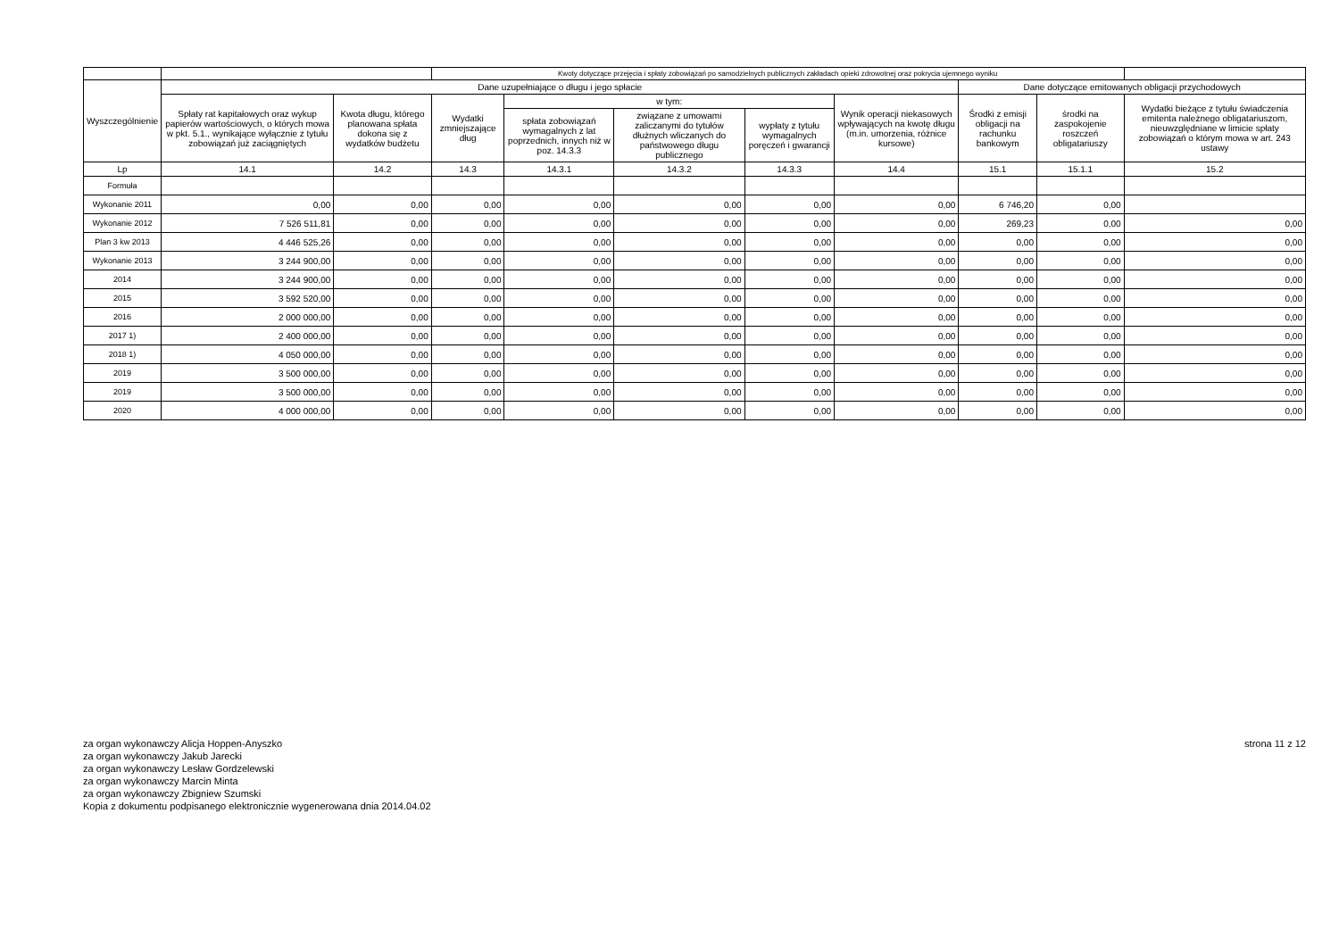| | | | Kwoty dotyczące przejęcia i spłaty zobowiązań po samodzielnych publicznych zakładach opieki zdrowotnej oraz pokrycia ujemnego wyniku | | | | | | | |
| --- | --- | --- | --- | --- | --- | --- | --- | --- | --- | --- |
| Wyszczególnienie | Dane uzupełniające o długu i jego spłacie | | | | | | | Dane dotyczące emitowanych obligacji przychodowych | | |
| | Spłaty rat kapitałowych oraz wykup papierów wartościowych, o których mowa w pkt. 5.1., wynikające wyłącznie z tytułu zobowiązań już zaciągniętych | Kwota długu, którego planowana spłata dokona się z wydatków budżetu | Wydatki zmniejszające dług | w tym: | | | Wynik operacji niekasowych wpływających na kwotę długu (m.in. umorzenia, różnice kursowe) | Środki z emisji obligacji na rachunku bankowym | środki na zaspokojenie roszczeń obligatariuszy | Wydatki bieżące z tytułu świadczenia emitenta należnego obligatariuszom, nieuwzględniane w limicie spłaty zobowiązań o którym mowa w art. 243 ustawy |
| | | | | spłata zobowiązań wymagalnych z lat poprzednich, innych niż w poz. 14.3.3 | związane z umowami zaliczanymi do tytułów dłużnych wliczanych do państwowego długu publicznego | wypłaty z tytułu wymagalnych poręczeń i gwarancji | | | | |
| Lp | 14.1 | 14.2 | 14.3 | 14.3.1 | 14.3.2 | 14.3.3 | 14.4 | 15.1 | 15.1.1 | 15.2 |
| Formuła | | | | | | | | | | |
| Wykonanie 2011 | 0,00 | 0,00 | 0,00 | 0,00 | 0,00 | 0,00 | 0,00 | 6 746,20 | 0,00 | |
| Wykonanie 2012 | 7 526 511,81 | 0,00 | 0,00 | 0,00 | 0,00 | 0,00 | 0,00 | 269,23 | 0,00 | 0,00 |
| Plan 3 kw 2013 | 4 446 525,26 | 0,00 | 0,00 | 0,00 | 0,00 | 0,00 | 0,00 | 0,00 | 0,00 | 0,00 |
| Wykonanie 2013 | 3 244 900,00 | 0,00 | 0,00 | 0,00 | 0,00 | 0,00 | 0,00 | 0,00 | 0,00 | 0,00 |
| 2014 | 3 244 900,00 | 0,00 | 0,00 | 0,00 | 0,00 | 0,00 | 0,00 | 0,00 | 0,00 | 0,00 |
| 2015 | 3 592 520,00 | 0,00 | 0,00 | 0,00 | 0,00 | 0,00 | 0,00 | 0,00 | 0,00 | 0,00 |
| 2016 | 2 000 000,00 | 0,00 | 0,00 | 0,00 | 0,00 | 0,00 | 0,00 | 0,00 | 0,00 | 0,00 |
| 2017 1) | 2 400 000,00 | 0,00 | 0,00 | 0,00 | 0,00 | 0,00 | 0,00 | 0,00 | 0,00 | 0,00 |
| 2018 1) | 4 050 000,00 | 0,00 | 0,00 | 0,00 | 0,00 | 0,00 | 0,00 | 0,00 | 0,00 | 0,00 |
| 2019 | 3 500 000,00 | 0,00 | 0,00 | 0,00 | 0,00 | 0,00 | 0,00 | 0,00 | 0,00 | 0,00 |
| 2019 | 3 500 000,00 | 0,00 | 0,00 | 0,00 | 0,00 | 0,00 | 0,00 | 0,00 | 0,00 | 0,00 |
| 2020 | 4 000 000,00 | 0,00 | 0,00 | 0,00 | 0,00 | 0,00 | 0,00 | 0,00 | 0,00 | 0,00 |
za organ wykonawczy Alicja Hoppen-Anyszko
za organ wykonawczy Jakub Jarecki
za organ wykonawczy Lesław Gordzelewski
za organ wykonawczy Marcin Minta
za organ wykonawczy Zbigniew Szumski
Kopia z dokumentu podpisanego elektronicznie wygenerowana dnia 2014.04.02
strona 11 z 12